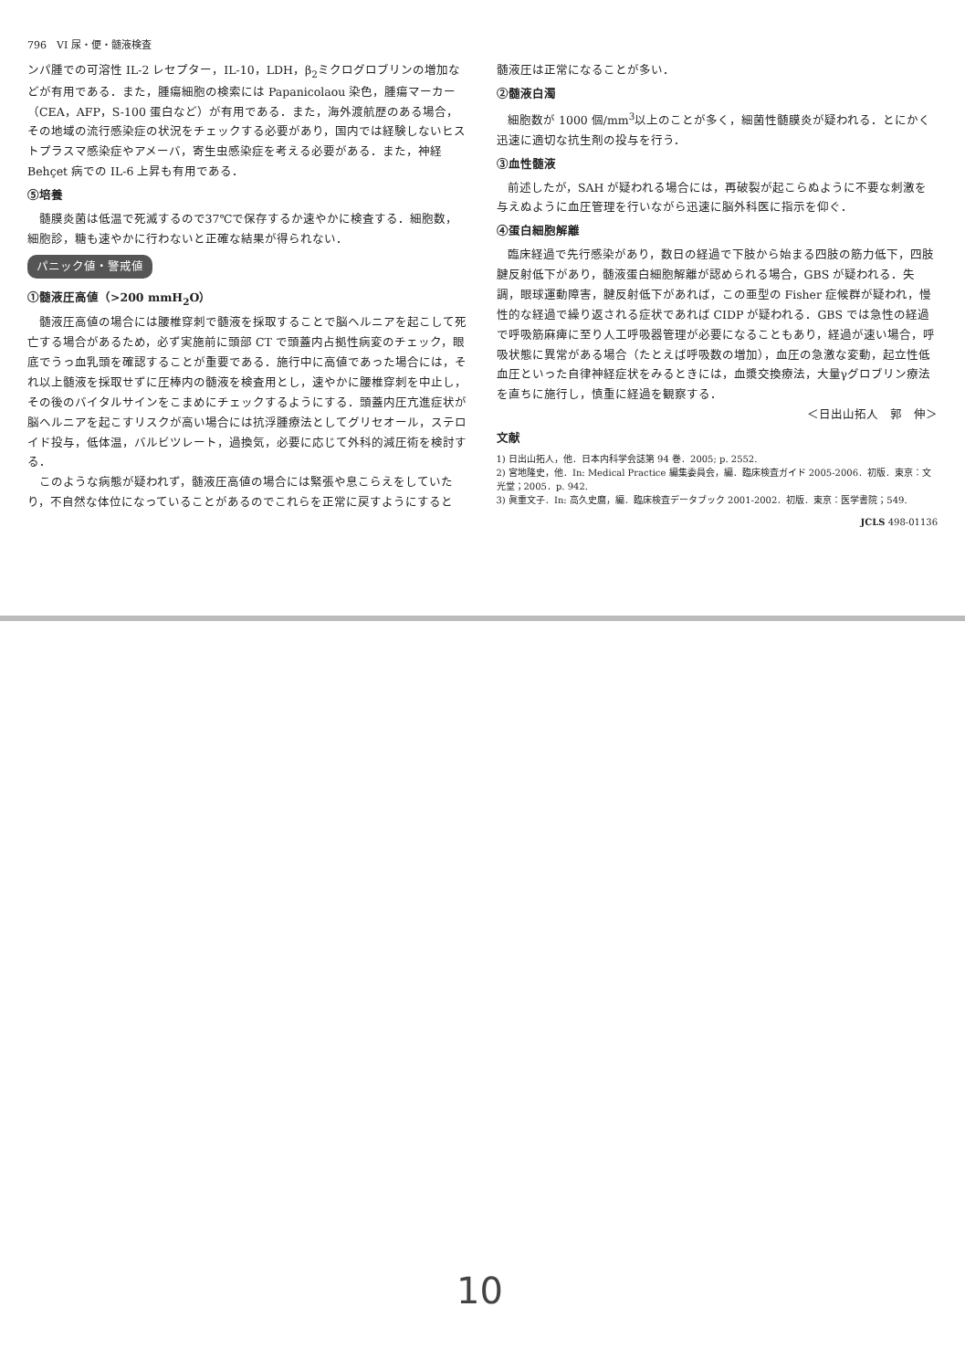796　VI 尿・便・髄液検査
ンパ腫での可溶性 IL-2 レセプター，IL-10，LDH，β<sub>2</sub>ミクログロブリンの増加などが有用である．また，腫瘍細胞の検索には Papanicolaou 染色，腫瘍マーカー（CEA，AFP，S-100 蛋白など）が有用である．また，海外渡航歴のある場合，その地域の流行感染症の状況をチェックする必要があり，国内では経験しないヒストプラスマ感染症やアメーバ，寄生虫感染症を考える必要がある．また，神経 Behçet 病での IL-6 上昇も有用である．
⑤培養
髄膜炎菌は低温で死滅するので37℃で保存するか速やかに検査する．細胞数，細胞診，糖も速やかに行わないと正確な結果が得られない．
パニック値・警戒値
①髄液圧高値（>200 mmH<sub>2</sub>O）
髄液圧高値の場合には腰椎穿刺で髄液を採取することで脳ヘルニアを起こして死亡する場合があるため，必ず実施前に頭部 CT で頭蓋内占拠性病変のチェック，眼底でうっ血乳頭を確認することが重要である．施行中に高値であった場合には，それ以上髄液を採取せずに圧棒内の髄液を検査用とし，速やかに腰椎穿刺を中止し，その後のバイタルサインをこまめにチェックするようにする．頭蓋内圧亢進症状が脳ヘルニアを起こすリスクが高い場合には抗浮腫療法としてグリセオール，ステロイド投与，低体温，バルビツレート，過換気，必要に応じて外科的減圧術を検討する．
このような病態が疑われず，髄液圧高値の場合には緊張や息こらえをしていたり，不自然な体位になっていることがあるのでこれらを正常に戻すようにすると
髄液圧は正常になることが多い．
②髄液白濁
細胞数が 1000 個/mm<sup>3</sup>以上のことが多く，細菌性髄膜炎が疑われる．とにかく迅速に適切な抗生剤の投与を行う．
③血性髄液
前述したが，SAH が疑われる場合には，再破裂が起こらぬように不要な刺激を与えぬように血圧管理を行いながら迅速に脳外科医に指示を仰ぐ．
④蛋白細胞解離
臨床経過で先行感染があり，数日の経過で下肢から始まる四肢の筋力低下，四肢腱反射低下があり，髄液蛋白細胞解離が認められる場合，GBS が疑われる．失調，眼球運動障害，腱反射低下があれば，この亜型の Fisher 症候群が疑われ，慢性的な経過で繰り返される症状であれば CIDP が疑われる．GBS では急性の経過で呼吸筋麻痺に至り人工呼吸器管理が必要になることもあり，経過が速い場合，呼吸状態に異常がある場合（たとえば呼吸数の増加），血圧の急激な変動，起立性低血圧といった自律神経症状をみるときには，血漿交換療法，大量γグロブリン療法を直ちに施行し，慎重に経過を観察する．
＜日出山拓人　郭　伸＞
文献
1) 日出山拓人，他．日本内科学会誌第 94 巻．2005; p. 2552.
2) 宮地隆史，他．In: Medical Practice 編集委員会，編．臨床検査ガイド 2005-2006．初版．東京：文光堂；2005．p. 942.
3) 眞重文子．In: 高久史麿，編．臨床検査データブック 2001-2002．初版．東京：医学書院；549.
JCLS 498-01136
10